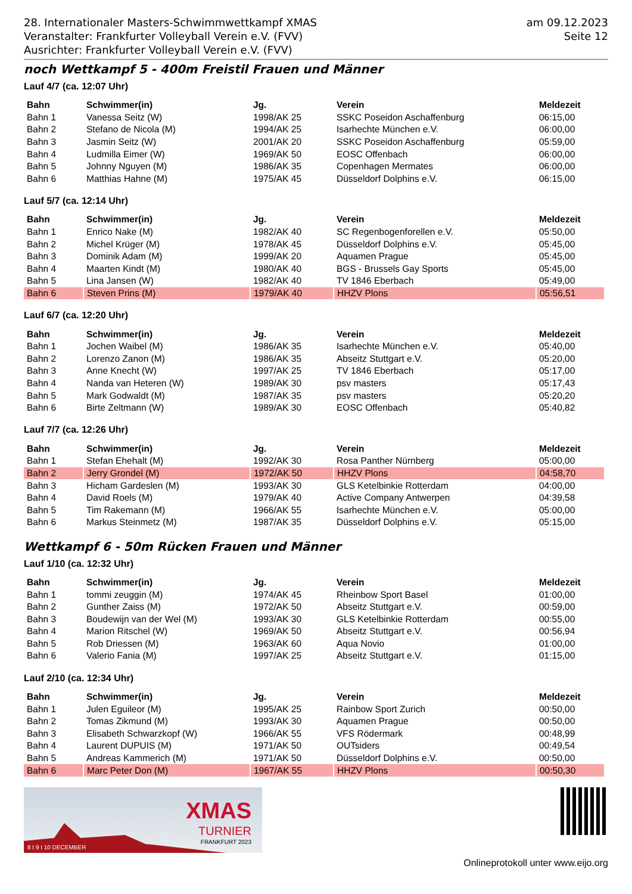28. Internationaler Masters-Schwimmwettkampf XMAS
Veranstalter: Frankfurter Volleyball Verein e.V. (FVV)
Ausrichter: Frankfurter Volleyball Verein e.V. (FVV)
am 09.12.2023
Seite 12
noch Wettkampf 5 - 400m Freistil Frauen und Männer
Lauf 4/7 (ca. 12:07 Uhr)
| Bahn | Schwimmer(in) | Jg. | Verein | Meldezeit |
| --- | --- | --- | --- | --- |
| Bahn 1 | Vanessa Seitz (W) | 1998/AK 25 | SSKC Poseidon Aschaffenburg | 06:15,00 |
| Bahn 2 | Stefano de Nicola (M) | 1994/AK 25 | Isarhechte München e.V. | 06:00,00 |
| Bahn 3 | Jasmin Seitz (W) | 2001/AK 20 | SSKC Poseidon Aschaffenburg | 05:59,00 |
| Bahn 4 | Ludmilla Eimer (W) | 1969/AK 50 | EOSC Offenbach | 06:00,00 |
| Bahn 5 | Johnny Nguyen (M) | 1986/AK 35 | Copenhagen Mermates | 06:00,00 |
| Bahn 6 | Matthias Hahne (M) | 1975/AK 45 | Düsseldorf Dolphins e.V. | 06:15,00 |
Lauf 5/7 (ca. 12:14 Uhr)
| Bahn | Schwimmer(in) | Jg. | Verein | Meldezeit |
| --- | --- | --- | --- | --- |
| Bahn 1 | Enrico Nake (M) | 1982/AK 40 | SC Regenbogenforellen e.V. | 05:50,00 |
| Bahn 2 | Michel Krüger (M) | 1978/AK 45 | Düsseldorf Dolphins e.V. | 05:45,00 |
| Bahn 3 | Dominik Adam (M) | 1999/AK 20 | Aquamen Prague | 05:45,00 |
| Bahn 4 | Maarten Kindt (M) | 1980/AK 40 | BGS - Brussels Gay Sports | 05:45,00 |
| Bahn 5 | Lina Jansen (W) | 1982/AK 40 | TV 1846 Eberbach | 05:49,00 |
| Bahn 6 | Steven Prins (M) | 1979/AK 40 | HHZV Plons | 05:56,51 |
Lauf 6/7 (ca. 12:20 Uhr)
| Bahn | Schwimmer(in) | Jg. | Verein | Meldezeit |
| --- | --- | --- | --- | --- |
| Bahn 1 | Jochen Waibel (M) | 1986/AK 35 | Isarhechte München e.V. | 05:40,00 |
| Bahn 2 | Lorenzo Zanon (M) | 1986/AK 35 | Abseitz Stuttgart e.V. | 05:20,00 |
| Bahn 3 | Anne Knecht (W) | 1997/AK 25 | TV 1846 Eberbach | 05:17,00 |
| Bahn 4 | Nanda van Heteren (W) | 1989/AK 30 | psv masters | 05:17,43 |
| Bahn 5 | Mark Godwaldt (M) | 1987/AK 35 | psv masters | 05:20,20 |
| Bahn 6 | Birte Zeltmann (W) | 1989/AK 30 | EOSC Offenbach | 05:40,82 |
Lauf 7/7 (ca. 12:26 Uhr)
| Bahn | Schwimmer(in) | Jg. | Verein | Meldezeit |
| --- | --- | --- | --- | --- |
| Bahn 1 | Stefan Ehehalt (M) | 1992/AK 30 | Rosa Panther Nürnberg | 05:00,00 |
| Bahn 2 | Jerry Grondel (M) | 1972/AK 50 | HHZV Plons | 04:58,70 |
| Bahn 3 | Hicham Gardeslen (M) | 1993/AK 30 | GLS Ketelbinkie Rotterdam | 04:00,00 |
| Bahn 4 | David Roels (M) | 1979/AK 40 | Active Company Antwerpen | 04:39,58 |
| Bahn 5 | Tim Rakemann (M) | 1966/AK 55 | Isarhechte München e.V. | 05:00,00 |
| Bahn 6 | Markus Steinmetz (M) | 1987/AK 35 | Düsseldorf Dolphins e.V. | 05:15,00 |
Wettkampf 6 - 50m Rücken Frauen und Männer
Lauf 1/10 (ca. 12:32 Uhr)
| Bahn | Schwimmer(in) | Jg. | Verein | Meldezeit |
| --- | --- | --- | --- | --- |
| Bahn 1 | tommi zeuggin (M) | 1974/AK 45 | Rheinbow Sport Basel | 01:00,00 |
| Bahn 2 | Gunther Zaiss (M) | 1972/AK 50 | Abseitz Stuttgart e.V. | 00:59,00 |
| Bahn 3 | Boudewijn van der Wel (M) | 1993/AK 30 | GLS Ketelbinkie Rotterdam | 00:55,00 |
| Bahn 4 | Marion Ritschel (W) | 1969/AK 50 | Abseitz Stuttgart e.V. | 00:56,94 |
| Bahn 5 | Rob Driessen (M) | 1963/AK 60 | Aqua Novio | 01:00,00 |
| Bahn 6 | Valerio Fania (M) | 1997/AK 25 | Abseitz Stuttgart e.V. | 01:15,00 |
Lauf 2/10 (ca. 12:34 Uhr)
| Bahn | Schwimmer(in) | Jg. | Verein | Meldezeit |
| --- | --- | --- | --- | --- |
| Bahn 1 | Julen Eguileor (M) | 1995/AK 25 | Rainbow Sport Zurich | 00:50,00 |
| Bahn 2 | Tomas Zikmund (M) | 1993/AK 30 | Aquamen Prague | 00:50,00 |
| Bahn 3 | Elisabeth Schwarzkopf (W) | 1966/AK 55 | VFS Rödermark | 00:48,99 |
| Bahn 4 | Laurent DUPUIS (M) | 1971/AK 50 | OUTsiders | 00:49,54 |
| Bahn 5 | Andreas Kammerich (M) | 1971/AK 50 | Düsseldorf Dolphins e.V. | 00:50,00 |
| Bahn 6 | Marc Peter Don (M) | 1967/AK 55 | HHZV Plons | 00:50,30 |
XMAS
TURNIER
FRANKFURT 2023
8 I 9 I 10 DECEMBER
Onlineprotokoll unter www.eijo.org